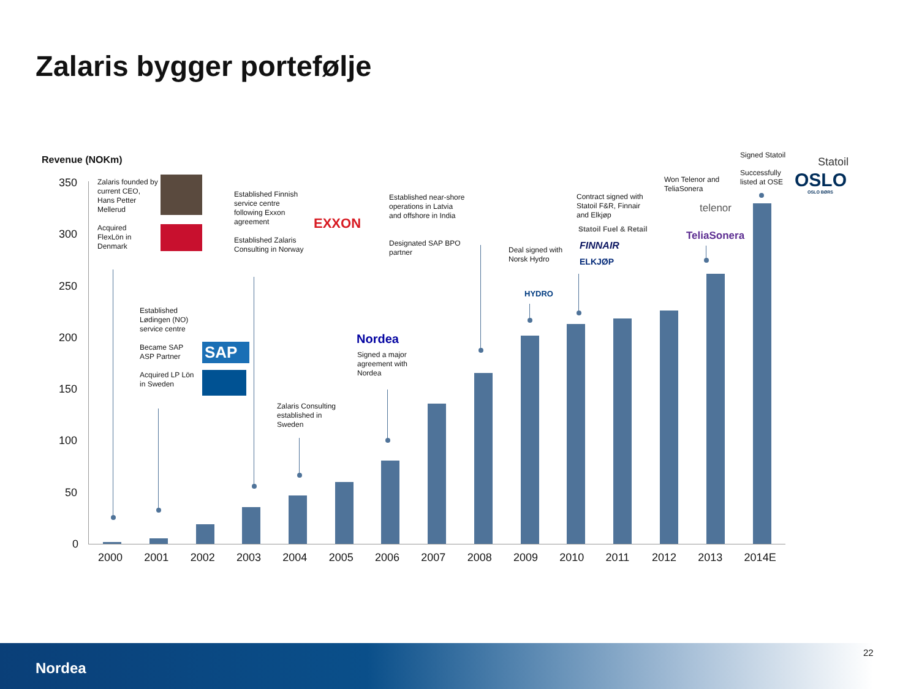Zalaris bygger portefølje
Revenue (NOKm)
350
300
250
200
150
100
50
0
2000 2001 2002 2003 2004 2005 2006 2007 2008 2009 2010 2011 2012 2013 2014E
Zalaris founded by current CEO, Hans Petter Mellerud
Acquired
FlexLön in
Denmark
Established Finnish service centre following Exxon agreement
Established Zalaris Consulting in Norway
EXXON
Established
Lødingen (NO)
service centre
Became SAP
ASP Partner
SAP
Acquired LP Lön
in Sweden
Zalaris Consulting
established in
Sweden
Nordea
Signed a major agreement with Nordea
Established near-shore operations in Latvia and offshore in India
Designated SAP BPO
partner
Deal signed with
Norsk Hydro
HYDRO
Contract signed with Statoil F&R, Finnair and Elkjøp
Statoil Fuel & Retail
FINNAIR
ELKJØP
Won Telenor and
TeliaSonera
telenor
TeliaSonera
Signed Statoil
Statoil
Successfully
listed at OSE
OSLO
OSLO BØRS
Nordea
22